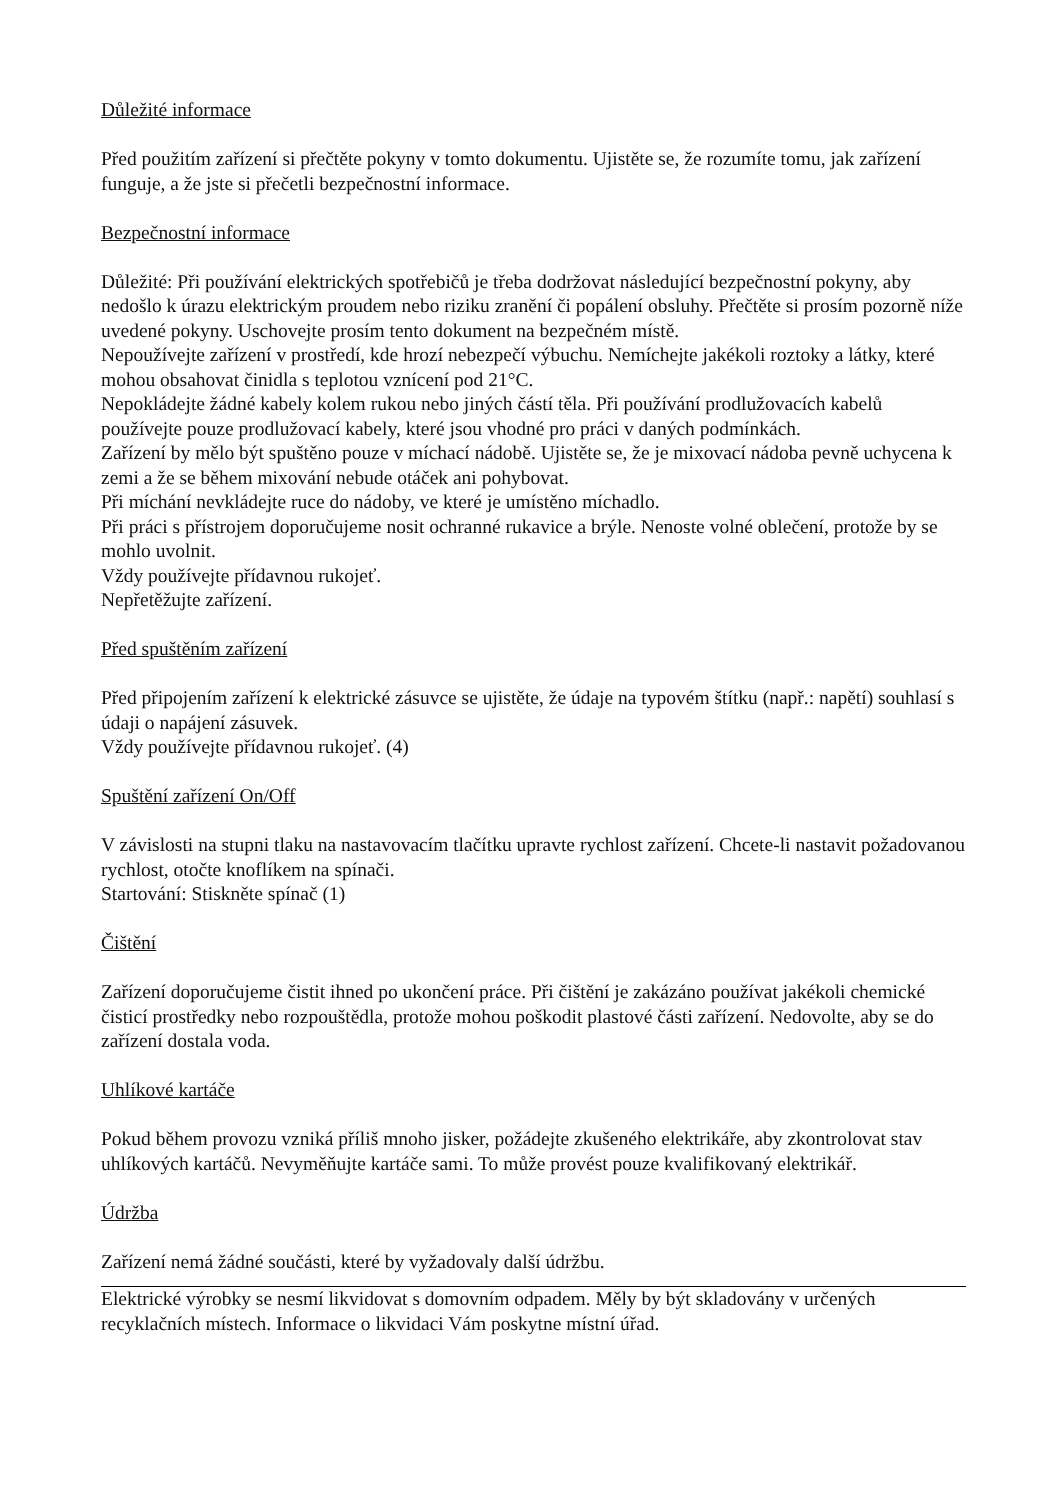Důležité informace
Před použitím zařízení si přečtěte pokyny v tomto dokumentu. Ujistěte se, že rozumíte tomu, jak zařízení funguje, a že jste si přečetli bezpečnostní informace.
Bezpečnostní informace
Důležité: Při používání elektrických spotřebičů je třeba dodržovat následující bezpečnostní pokyny, aby nedošlo k úrazu elektrickým proudem nebo riziku zranění či popálení obsluhy. Přečtěte si prosím pozorně níže uvedené pokyny. Uschovejte prosím tento dokument na bezpečném místě.
Nepoužívejte zařízení v prostředí, kde hrozí nebezpečí výbuchu. Nemíchejte jakékoli roztoky a látky, které mohou obsahovat činidla s teplotou vznícení pod 21°C.
Nepokládejte žádné kabely kolem rukou nebo jiných částí těla. Při používání prodlužovacích kabelů používejte pouze prodlužovací kabely, které jsou vhodné pro práci v daných podmínkách.
Zařízení by mělo být spuštěno pouze v míchací nádobě. Ujistěte se, že je mixovací nádoba pevně uchycena k zemi a že se během mixování nebude otáček ani pohybovat.
Při míchání nevkládejte ruce do nádoby, ve které je umístěno míchadlo.
Při práci s přístrojem doporučujeme nosit ochranné rukavice a brýle. Nenoste volné oblečení, protože by se mohlo uvolnit.
Vždy používejte přídavnou rukojeť.
Nepřetěžujte zařízení.
Před spuštěním zařízení
Před připojením zařízení k elektrické zásuvce se ujistěte, že údaje na typovém štítku (např.: napětí) souhlasí s údaji o napájení zásuvek.
Vždy používejte přídavnou rukojeť. (4)
Spuštění zařízení On/Off
V závislosti na stupni tlaku na nastavovacím tlačítku upravte rychlost zařízení. Chcete-li nastavit požadovanou rychlost, otočte knoflíkem na spínači.
Startování: Stiskněte spínač (1)
Čištění
Zařízení doporučujeme čistit ihned po ukončení práce. Při čištění je zakázáno používat jakékoli chemické čisticí prostředky nebo rozpouštědla, protože mohou poškodit plastové části zařízení. Nedovolte, aby se do zařízení dostala voda.
Uhlíkové kartáče
Pokud během provozu vzniká příliš mnoho jisker, požádejte zkušeného elektrikáře, aby zkontrolovat stav uhlíkových kartáčů. Nevyměňujte kartáče sami. To může provést pouze kvalifikovaný elektrikář.
Údržba
Zařízení nemá žádné součásti, které by vyžadovaly další údržbu.
Elektrické výrobky se nesmí likvidovat s domovním odpadem. Měly by být skladovány v určených recyklačních místech. Informace o likvidaci Vám poskytne místní úřad.